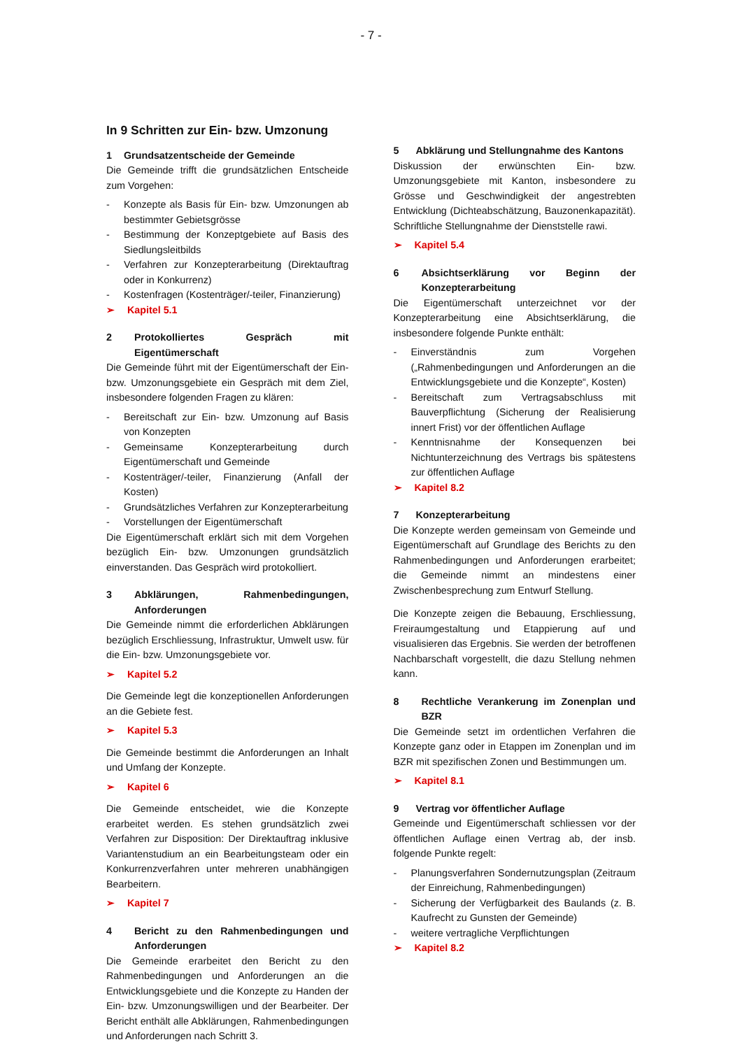- 7 -
In 9 Schritten zur Ein- bzw. Umzonung
1 Grundsatzentscheide der Gemeinde
Die Gemeinde trifft die grundsätzlichen Entscheide zum Vorgehen:
- Konzepte als Basis für Ein- bzw. Umzonungen ab bestimmter Gebietsgrösse
- Bestimmung der Konzeptgebiete auf Basis des Siedlungsleitbilds
- Verfahren zur Konzepterarbeitung (Direktauftrag oder in Konkurrenz)
- Kostenfragen (Kostenträger/-teiler, Finanzierung)
➢ Kapitel 5.1
2 Protokolliertes Gespräch mit Eigentümerschaft
Die Gemeinde führt mit der Eigentümerschaft der Ein- bzw. Umzonungsgebiete ein Gespräch mit dem Ziel, insbesondere folgenden Fragen zu klären:
- Bereitschaft zur Ein- bzw. Umzonung auf Basis von Konzepten
- Gemeinsame Konzepterarbeitung durch Eigentümerschaft und Gemeinde
- Kostenträger/-teiler, Finanzierung (Anfall der Kosten)
- Grundsätzliches Verfahren zur Konzepterarbeitung
- Vorstellungen der Eigentümerschaft
Die Eigentümerschaft erklärt sich mit dem Vorgehen bezüglich Ein- bzw. Umzonungen grundsätzlich einverstanden. Das Gespräch wird protokolliert.
3 Abklärungen, Rahmenbedingungen, Anforderungen
Die Gemeinde nimmt die erforderlichen Abklärungen bezüglich Erschliessung, Infrastruktur, Umwelt usw. für die Ein- bzw. Umzonungsgebiete vor.
➢ Kapitel 5.2
Die Gemeinde legt die konzeptionellen Anforderungen an die Gebiete fest.
➢ Kapitel 5.3
Die Gemeinde bestimmt die Anforderungen an Inhalt und Umfang der Konzepte.
➢ Kapitel 6
Die Gemeinde entscheidet, wie die Konzepte erarbeitet werden. Es stehen grundsätzlich zwei Verfahren zur Disposition: Der Direktauftrag inklusive Variantenstudium an ein Bearbeitungsteam oder ein Konkurrenzverfahren unter mehreren unabhängigen Bearbeitern.
➢ Kapitel 7
4 Bericht zu den Rahmenbedingungen und Anforderungen
Die Gemeinde erarbeitet den Bericht zu den Rahmenbedingungen und Anforderungen an die Entwicklungsgebiete und die Konzepte zu Handen der Ein- bzw. Umzonungswilligen und der Bearbeiter. Der Bericht enthält alle Abklärungen, Rahmenbedingungen und Anforderungen nach Schritt 3.
5 Abklärung und Stellungnahme des Kantons
Diskussion der erwünschten Ein- bzw. Umzonungsgebiete mit Kanton, insbesondere zu Grösse und Geschwindigkeit der angestrebten Entwicklung (Dichteabschätzung, Bauzonenkapazität). Schriftliche Stellungnahme der Dienststelle rawi.
➢ Kapitel 5.4
6 Absichtserklärung vor Beginn der Konzepterarbeitung
Die Eigentümerschaft unterzeichnet vor der Konzepterarbeitung eine Absichtserklärung, die insbesondere folgende Punkte enthält:
- Einverständnis zum Vorgehen („Rahmenbedingungen und Anforderungen an die Entwicklungsgebiete und die Konzepte“, Kosten)
- Bereitschaft zum Vertragsabschluss mit Bauverpflichtung (Sicherung der Realisierung innert Frist) vor der öffentlichen Auflage
- Kenntnisnahme der Konsequenzen bei Nichtunterzeichnung des Vertrags bis spätestens zur öffentlichen Auflage
➢ Kapitel 8.2
7 Konzepterarbeitung
Die Konzepte werden gemeinsam von Gemeinde und Eigentümerschaft auf Grundlage des Berichts zu den Rahmenbedingungen und Anforderungen erarbeitet; die Gemeinde nimmt an mindestens einer Zwischenbesprechung zum Entwurf Stellung.
Die Konzepte zeigen die Bebauung, Erschliessung, Freiraumgestaltung und Etappierung auf und visualisieren das Ergebnis. Sie werden der betroffenen Nachbarschaft vorgestellt, die dazu Stellung nehmen kann.
8 Rechtliche Verankerung im Zonenplan und BZR
Die Gemeinde setzt im ordentlichen Verfahren die Konzepte ganz oder in Etappen im Zonenplan und im BZR mit spezifischen Zonen und Bestimmungen um.
➢ Kapitel 8.1
9 Vertrag vor öffentlicher Auflage
Gemeinde und Eigentümerschaft schliessen vor der öffentlichen Auflage einen Vertrag ab, der insb. folgende Punkte regelt:
- Planungsverfahren Sondernutzungsplan (Zeitraum der Einreichung, Rahmenbedingungen)
- Sicherung der Verfügbarkeit des Baulands (z. B. Kaufrecht zu Gunsten der Gemeinde)
- weitere vertragliche Verpflichtungen
➢ Kapitel 8.2